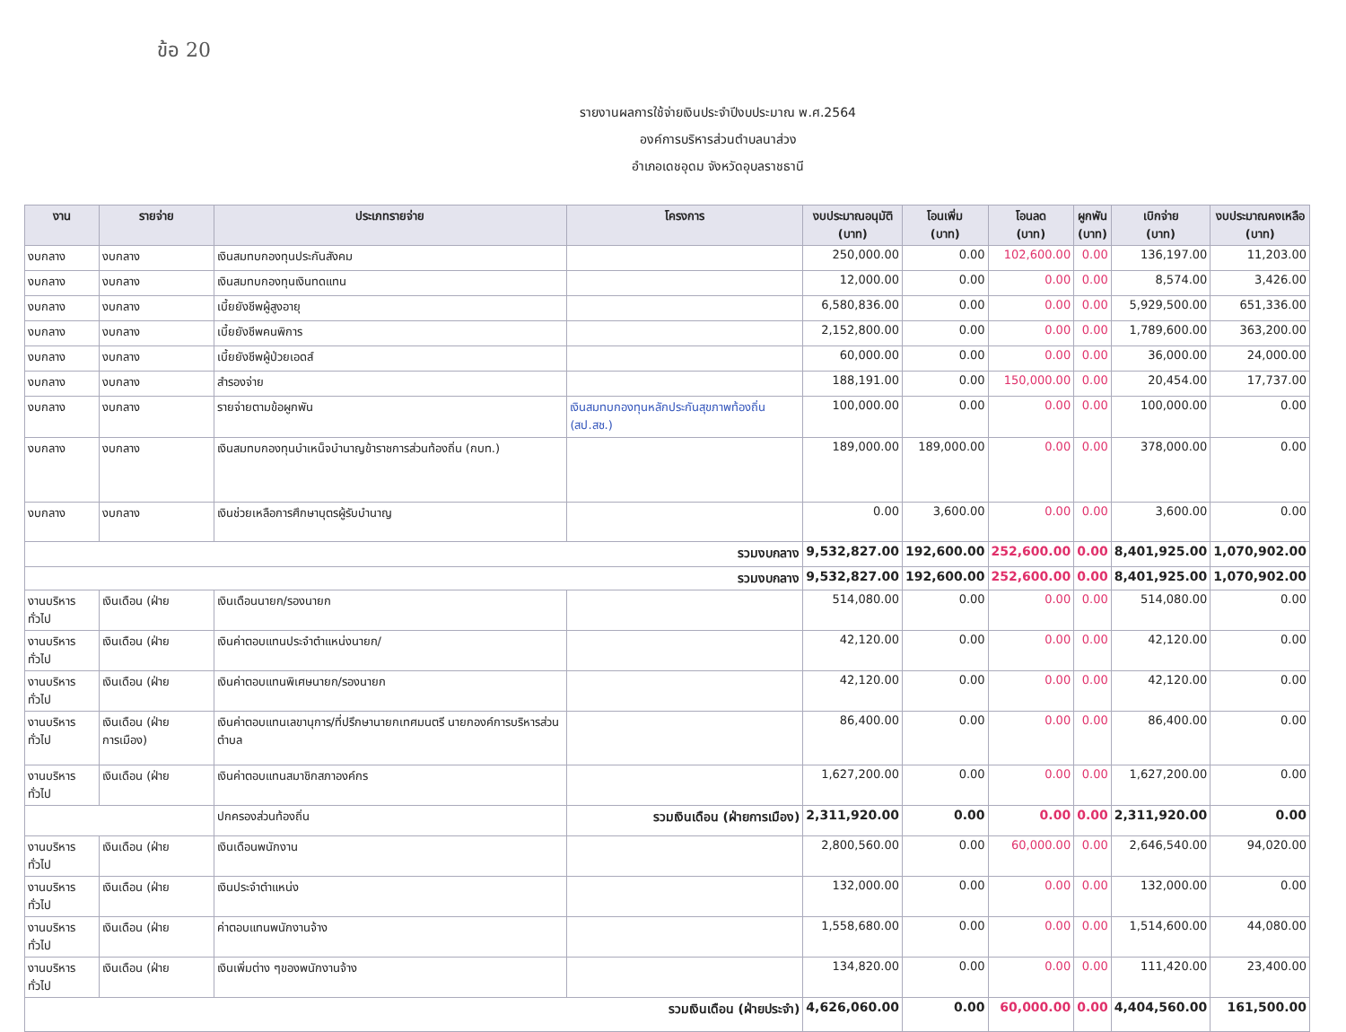ข้อ 20
รายงานผลการใช้จ่ายเงินประจำปีงบประมาณ พ.ศ.2564
องค์การบริหารส่วนตำบลนาส่วง
อำเภอเดชอุดม จังหวัดอุบลราชธานี
| งาน | รายจ่าย | ประเภทรายจ่าย | โครงการ | งบประมาณอนุมัติ (บาท) | โอนเพิ่ม (บาท) | โอนลด (บาท) | ผูกพัน (บาท) | เบิกจ่าย (บาท) | งบประมาณคงเหลือ (บาท) |
| --- | --- | --- | --- | --- | --- | --- | --- | --- | --- |
| งบกลาง | งบกลาง | เงินสมทบกองทุนประกันสังคม | | 250,000.00 | 0.00 | 102,600.00 | 0.00 | 136,197.00 | 11,203.00 |
| งบกลาง | งบกลาง | เงินสมทบกองทุนเงินทดแทน | | 12,000.00 | 0.00 | 0.00 | 0.00 | 8,574.00 | 3,426.00 |
| งบกลาง | งบกลาง | เบี้ยยังชีพผู้สูงอายุ | | 6,580,836.00 | 0.00 | 0.00 | 0.00 | 5,929,500.00 | 651,336.00 |
| งบกลาง | งบกลาง | เบี้ยยังชีพคนพิการ | | 2,152,800.00 | 0.00 | 0.00 | 0.00 | 1,789,600.00 | 363,200.00 |
| งบกลาง | งบกลาง | เบี้ยยังชีพผู้ป่วยเอดส์ | | 60,000.00 | 0.00 | 0.00 | 0.00 | 36,000.00 | 24,000.00 |
| งบกลาง | งบกลาง | สำรองจ่าย | | 188,191.00 | 0.00 | 150,000.00 | 0.00 | 20,454.00 | 17,737.00 |
| งบกลาง | งบกลาง | รายจ่ายตามข้อผูกพัน | เงินสมทบกองทุนหลักประกันสุขภาพท้องถิ่น (สป.สช.) | 100,000.00 | 0.00 | 0.00 | 0.00 | 100,000.00 | 0.00 |
| งบกลาง | งบกลาง | เงินสมทบกองทุนบำเหน็จบำนาญข้าราชการส่วนท้องถิ่น (กบท.) | | 189,000.00 | 189,000.00 | 0.00 | 0.00 | 378,000.00 | 0.00 |
| งบกลาง | งบกลาง | เงินช่วยเหลือการศึกษาบุตรผู้รับบำนาญ | | 0.00 | 3,600.00 | 0.00 | 0.00 | 3,600.00 | 0.00 |
| รวมงบกลาง | | | | 9,532,827.00 | 192,600.00 | 252,600.00 | 0.00 | 8,401,925.00 | 1,070,902.00 |
| รวมงบกลาง | | | | 9,532,827.00 | 192,600.00 | 252,600.00 | 0.00 | 8,401,925.00 | 1,070,902.00 |
| งานบริหารทั่วไป | เงินเดือน (ฝ่าย | เงินเดือนนายก/รองนายก | | 514,080.00 | 0.00 | 0.00 | 0.00 | 514,080.00 | 0.00 |
| งานบริหารทั่วไป | เงินเดือน (ฝ่าย | เงินค่าตอบแทนประจำตำแหน่งนายก/ | | 42,120.00 | 0.00 | 0.00 | 0.00 | 42,120.00 | 0.00 |
| งานบริหารทั่วไป | เงินเดือน (ฝ่าย | เงินค่าตอบแทนพิเศษนายก/รองนายก | | 42,120.00 | 0.00 | 0.00 | 0.00 | 42,120.00 | 0.00 |
| งานบริหารทั่วไป | เงินเดือน (ฝ่ายการเมือง) | เงินค่าตอบแทนเลขานุการ/ที่ปรึกษานายกเทศมนตรี นายกองค์การบริหารส่วนตำบล | | 86,400.00 | 0.00 | 0.00 | 0.00 | 86,400.00 | 0.00 |
| งานบริหารทั่วไป | เงินเดือน (ฝ่าย | เงินค่าตอบแทนสมาชิกสภาองค์กร | | 1,627,200.00 | 0.00 | 0.00 | 0.00 | 1,627,200.00 | 0.00 |
| | | ปกครองส่วนท้องถิ่น | รวมเงินเดือน (ฝ่ายการเมือง) | 2,311,920.00 | 0.00 | 0.00 | 0.00 | 2,311,920.00 | 0.00 |
| งานบริหารทั่วไป | เงินเดือน (ฝ่าย | เงินเดือนพนักงาน | | 2,800,560.00 | 0.00 | 60,000.00 | 0.00 | 2,646,540.00 | 94,020.00 |
| งานบริหารทั่วไป | เงินเดือน (ฝ่าย | เงินประจำตำแหน่ง | | 132,000.00 | 0.00 | 0.00 | 0.00 | 132,000.00 | 0.00 |
| งานบริหารทั่วไป | เงินเดือน (ฝ่าย | ค่าตอบแทนพนักงานจ้าง | | 1,558,680.00 | 0.00 | 0.00 | 0.00 | 1,514,600.00 | 44,080.00 |
| งานบริหารทั่วไป | เงินเดือน (ฝ่าย | เงินเพิ่มต่าง ๆของพนักงานจ้าง | | 134,820.00 | 0.00 | 0.00 | 0.00 | 111,420.00 | 23,400.00 |
| รวมเงินเดือน (ฝ่ายประจำ) | | | | 4,626,060.00 | 0.00 | 60,000.00 | 0.00 | 4,404,560.00 | 161,500.00 |